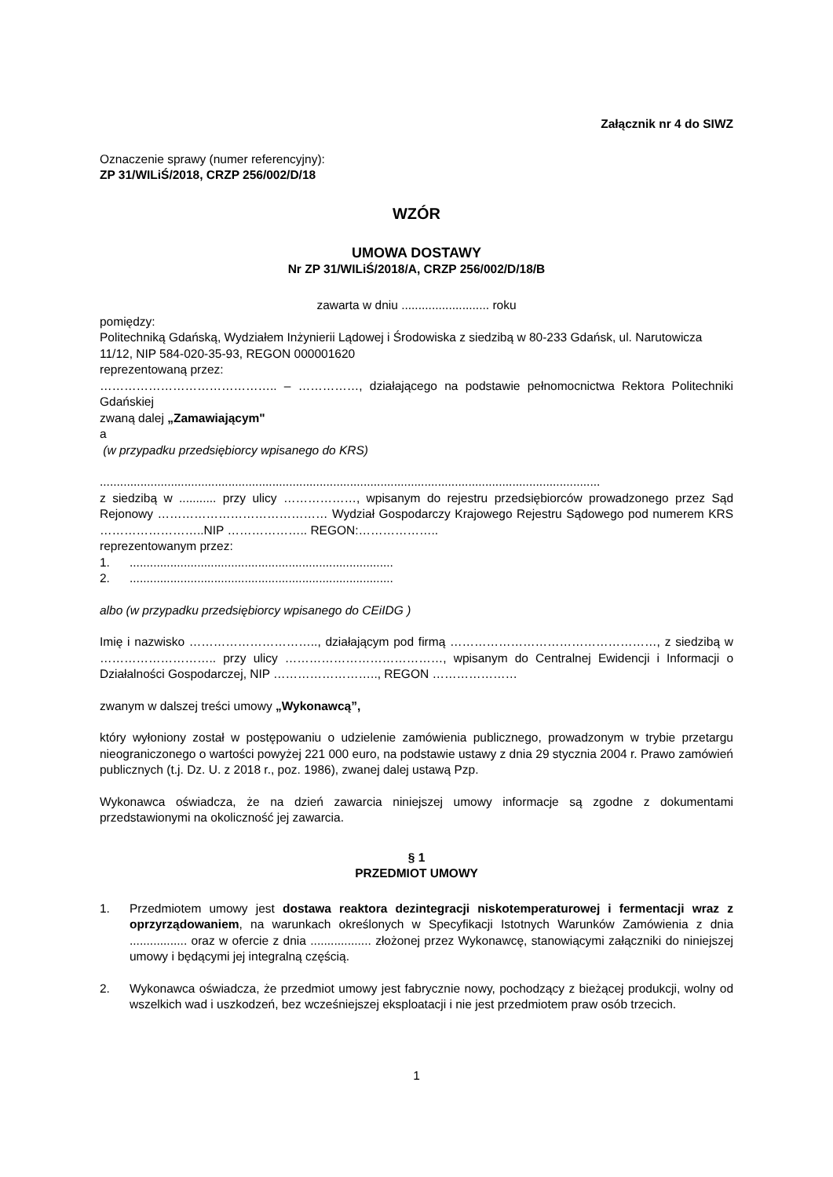Załącznik nr 4 do SIWZ
Oznaczenie sprawy (numer referencyjny):
ZP 31/WILiŚ/2018, CRZP 256/002/D/18
WZÓR
UMOWA DOSTAWY
Nr ZP 31/WILiŚ/2018/A, CRZP 256/002/D/18/B
zawarta w dniu .......................... roku
pomiędzy:
Politechniką Gdańską, Wydziałem Inżynierii Lądowej i Środowiska z siedzibą w 80-233 Gdańsk, ul. Narutowicza 11/12, NIP 584-020-35-93, REGON 000001620
reprezentowaną przez:
…………………………………….. – ……………, działającego na podstawie pełnomocnictwa Rektora Politechniki Gdańskiej
zwaną dalej „Zamawiającym"
a
(w przypadku przedsiębiorcy wpisanego do KRS)
....................................................................................................................................................
z siedzibą w ........... przy ulicy ………………, wpisanym do rejestru przedsiębiorców prowadzonego przez Sąd Rejonowy …………………………………… Wydział Gospodarczy Krajowego Rejestru Sądowego pod numerem KRS ……………………..NIP ……………….. REGON:………………..
reprezentowanym przez:
1. ..............................................................................
2. ..............................................................................
albo (w przypadku przedsiębiorcy wpisanego do CEiIDG )
Imię i nazwisko ………………………….., działającym pod firmą ……………………………………………, z siedzibą w ……………………….. przy ulicy …………………………………, wpisanym do Centralnej Ewidencji i Informacji o Działalności Gospodarczej, NIP …………………….., REGON …………………
zwanym w dalszej treści umowy „Wykonawcą”,
który wyłoniony został w postępowaniu o udzielenie zamówienia publicznego, prowadzonym w trybie przetargu nieograniczonego o wartości powyżej 221 000 euro, na podstawie ustawy z dnia 29 stycznia 2004 r. Prawo zamówień publicznych (t.j. Dz. U. z 2018 r., poz. 1986), zwanej dalej ustawą Pzp.
Wykonawca oświadcza, że na dzień zawarcia niniejszej umowy informacje są zgodne z dokumentami przedstawionymi na okoliczność jej zawarcia.
§ 1
PRZEDMIOT UMOWY
1. Przedmiotem umowy jest dostawa reaktora dezintegracji niskotemperaturowej i fermentacji wraz z oprzyrządowaniem, na warunkach określonych w Specyfikacji Istotnych Warunków Zamówienia z dnia ................. oraz w ofercie z dnia .................. złożonej przez Wykonawcę, stanowiącymi załączniki do niniejszej umowy i będącymi jej integralną częścią.
2. Wykonawca oświadcza, że przedmiot umowy jest fabrycznie nowy, pochodzący z bieżącej produkcji, wolny od wszelkich wad i uszkodzeń, bez wcześniejszej eksploatacji i nie jest przedmiotem praw osób trzecich.
1